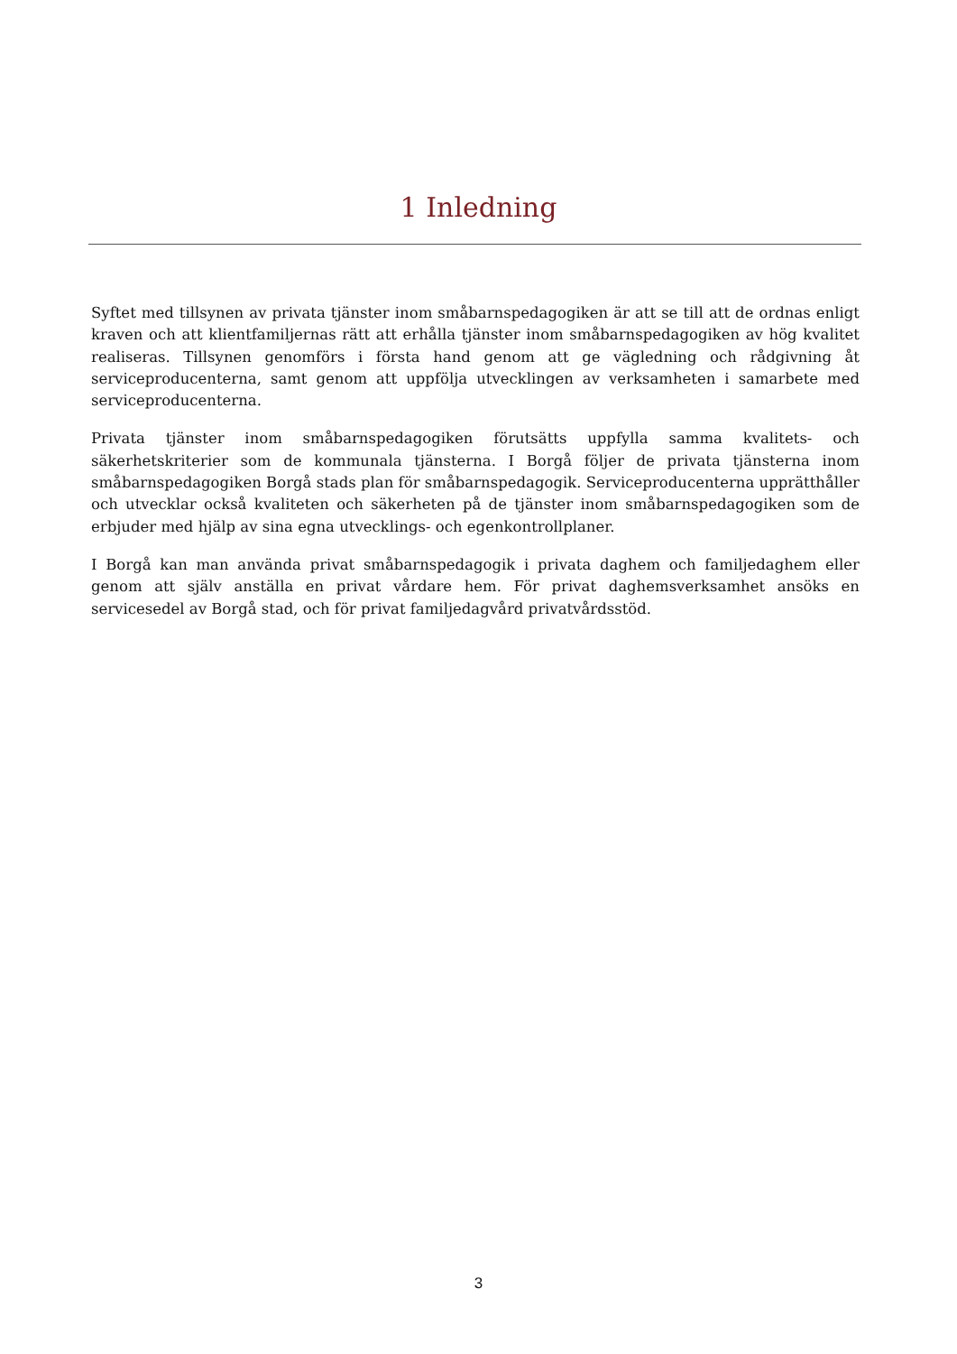1 Inledning
Syftet med tillsynen av privata tjänster inom småbarnspedagogiken är att se till att de ordnas enligt kraven och att klientfamiljernas rätt att erhålla tjänster inom småbarnspedagogiken av hög kvalitet realiseras. Tillsynen genomförs i första hand genom att ge vägledning och rådgivning åt serviceproducenterna, samt genom att uppfölja utvecklingen av verksamheten i samarbete med serviceproducenterna.
Privata tjänster inom småbarnspedagogiken förutsätts uppfylla samma kvalitets- och säkerhetskriterier som de kommunala tjänsterna. I Borgå följer de privata tjänsterna inom småbarnspedagogiken Borgå stads plan för småbarnspedagogik. Serviceproducenterna upprätthåller och utvecklar också kvaliteten och säkerheten på de tjänster inom småbarnspedagogiken som de erbjuder med hjälp av sina egna utvecklings- och egenkontrollplaner.
I Borgå kan man använda privat småbarnspedagogik i privata daghem och familjedaghem eller genom att själv anställa en privat vårdare hem. För privat daghemsverksamhet ansöks en servicesedel av Borgå stad, och för privat familjedagvård privatvårdsstöd.
3